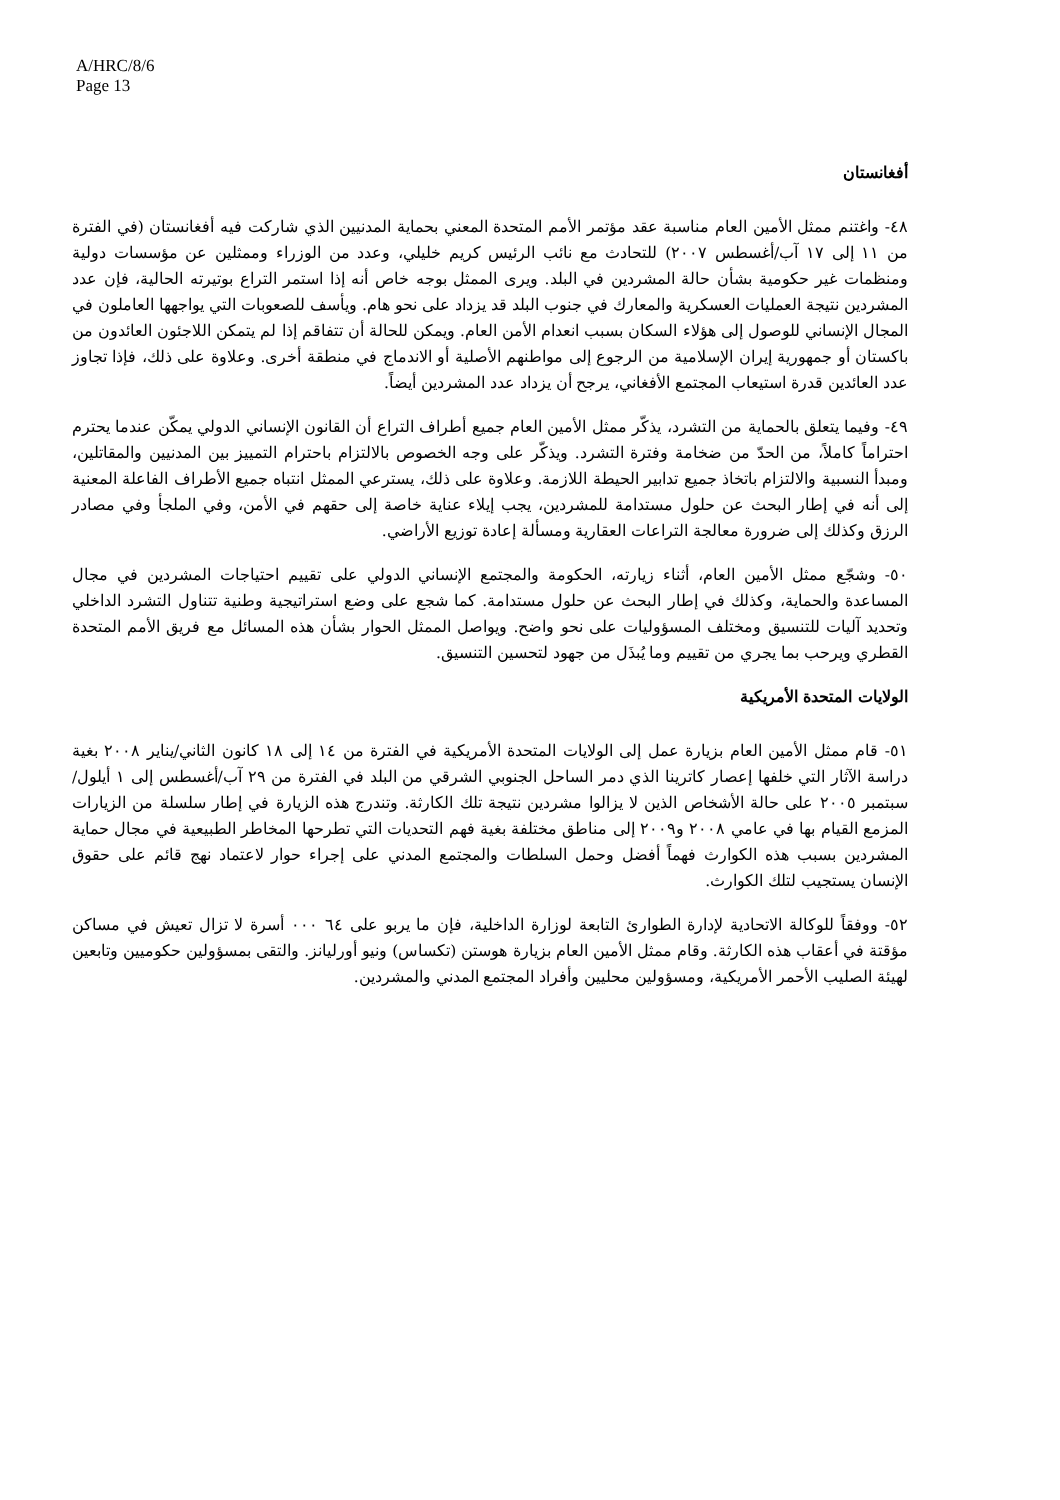A/HRC/8/6
Page 13
أفغانستان
٤٨- واغتنم ممثل الأمين العام مناسبة عقد مؤتمر الأمم المتحدة المعني بحماية المدنيين الذي شاركت فيه أفغانستان (في الفترة من ١١ إلى ١٧ آب/أغسطس ٢٠٠٧) للتحادث مع نائب الرئيس كريم خليلي، وعدد من الوزراء وممثلين عن مؤسسات دولية ومنظمات غير حكومية بشأن حالة المشردين في البلد. ويرى الممثل بوجه خاص أنه إذا استمر التراع بوتيرته الحالية، فإن عدد المشردين نتيجة العمليات العسكرية والمعارك في جنوب البلد قد يزداد على نحو هام. ويأسف للصعوبات التي يواجهها العاملون في المجال الإنساني للوصول إلى هؤلاء السكان بسبب انعدام الأمن العام. ويمكن للحالة أن تتفاقم إذا لم يتمكن اللاجئون العائدون من باكستان أو جمهورية إيران الإسلامية من الرجوع إلى مواطنهم الأصلية أو الاندماج في منطقة أخرى. وعلاوة على ذلك، فإذا تجاوز عدد العائدين قدرة استيعاب المجتمع الأفغاني، يرجح أن يزداد عدد المشردين أيضاً.
٤٩- وفيما يتعلق بالحماية من التشرد، يذكّر ممثل الأمين العام جميع أطراف التراع أن القانون الإنساني الدولي يمكّن عندما يحترم احتراماً كاملاً، من الحدّ من ضخامة وفترة التشرد. ويذكّر على وجه الخصوص بالالتزام باحترام التمييز بين المدنيين والمقاتلين، ومبدأ النسبية والالتزام باتخاذ جميع تدابير الحيطة اللازمة. وعلاوة على ذلك، يسترعي الممثل انتباه جميع الأطراف الفاعلة المعنية إلى أنه في إطار البحث عن حلول مستدامة للمشردين، يجب إيلاء عناية خاصة إلى حقهم في الأمن، وفي الملجأ وفي مصادر الرزق وكذلك إلى ضرورة معالجة التراعات العقارية ومسألة إعادة توزيع الأراضي.
٥٠- وشجّع ممثل الأمين العام، أثناء زيارته، الحكومة والمجتمع الإنساني الدولي على تقييم احتياجات المشردين في مجال المساعدة والحماية، وكذلك في إطار البحث عن حلول مستدامة. كما شجع على وضع استراتيجية وطنية تتناول التشرد الداخلي وتحديد آليات للتنسيق ومختلف المسؤوليات على نحو واضح. ويواصل الممثل الحوار بشأن هذه المسائل مع فريق الأمم المتحدة القطري ويرحب بما يجري من تقييم وما يُبذَل من جهود لتحسين التنسيق.
الولايات المتحدة الأمريكية
٥١- قام ممثل الأمين العام بزيارة عمل إلى الولايات المتحدة الأمريكية في الفترة من ١٤ إلى ١٨ كانون الثاني/يناير ٢٠٠٨ بغية دراسة الآثار التي خلفها إعصار كاترينا الذي دمر الساحل الجنوبي الشرقي من البلد في الفترة من ٢٩ آب/أغسطس إلى ١ أيلول/سبتمبر ٢٠٠٥ على حالة الأشخاص الذين لا يزالوا مشردين نتيجة تلك الكارثة. وتندرج هذه الزيارة في إطار سلسلة من الزيارات المزمع القيام بها في عامي ٢٠٠٨ و٢٠٠٩ إلى مناطق مختلفة بغية فهم التحديات التي تطرحها المخاطر الطبيعية في مجال حماية المشردين بسبب هذه الكوارث فهماً أفضل وحمل السلطات والمجتمع المدني على إجراء حوار لاعتماد نهج قائم على حقوق الإنسان يستجيب لتلك الكوارث.
٥٢- ووفقاً للوكالة الاتحادية لإدارة الطوارئ التابعة لوزارة الداخلية، فإن ما يربو على ٦٤ ٠٠٠ أسرة لا تزال تعيش في مساكن مؤقتة في أعقاب هذه الكارثة. وقام ممثل الأمين العام بزيارة هوستن (تكساس) ونيو أورليانز. والتقى بمسؤولين حكوميين وتابعين لهيئة الصليب الأحمر الأمريكية، ومسؤولين محليين وأفراد المجتمع المدني والمشردين.